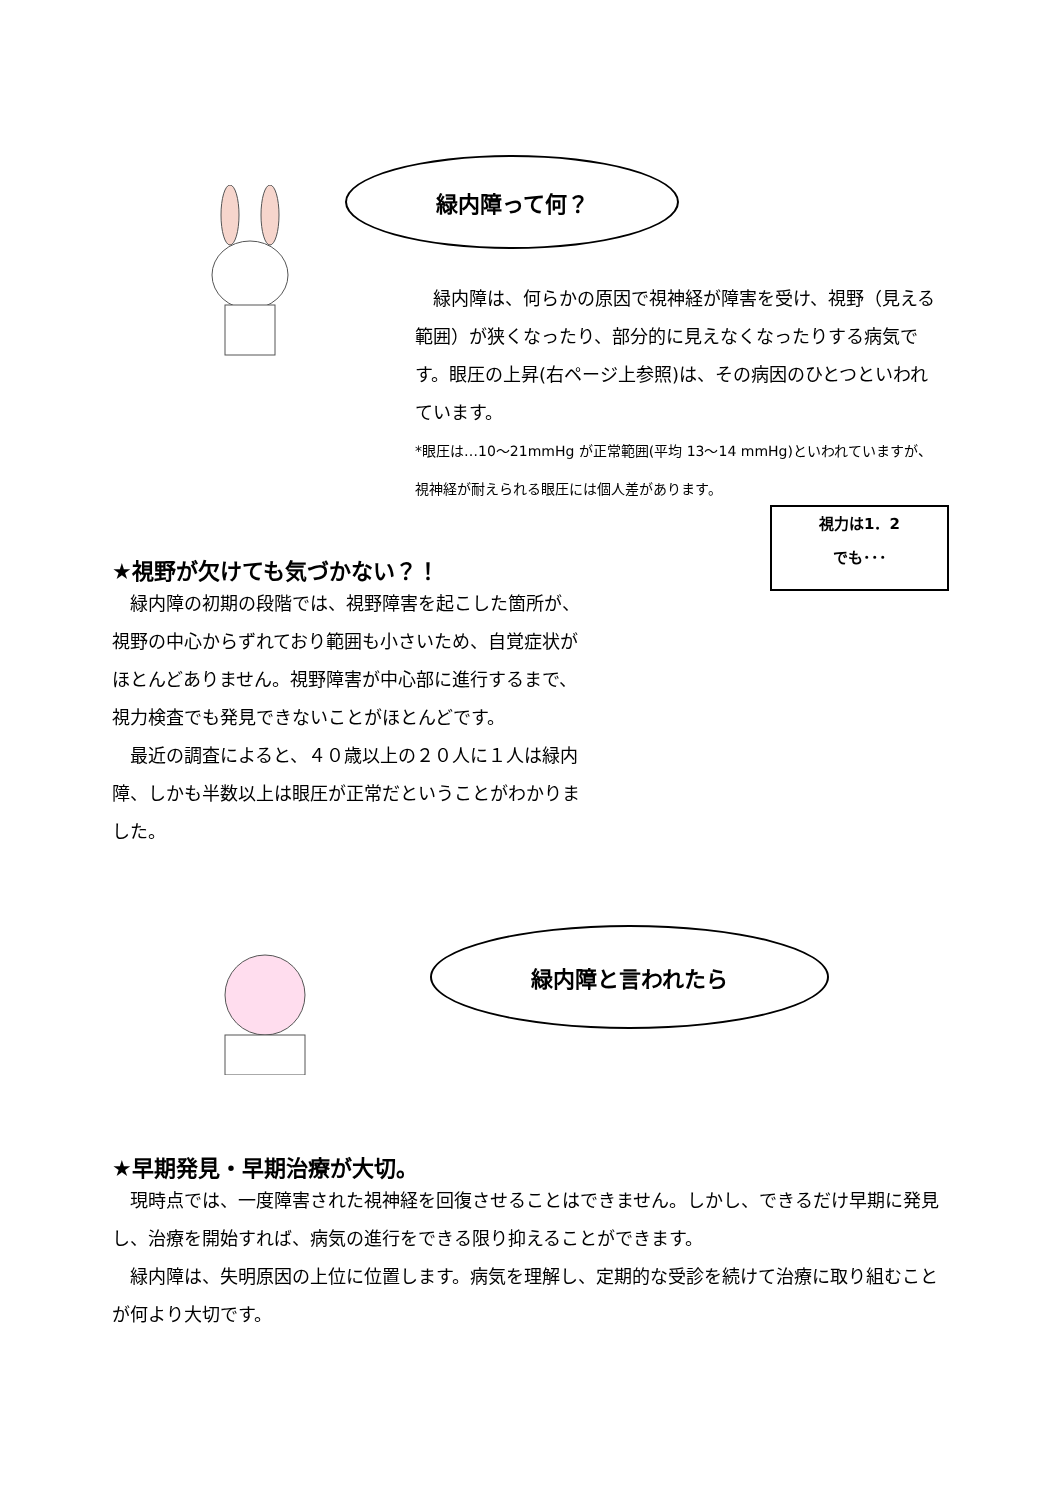緑内障って何？
　緑内障は、何らかの原因で視神経が障害を受け、視野（見える範囲）が狭くなったり、部分的に見えなくなったりする病気です。眼圧の上昇(右ページ上参照)は、その病因のひとつといわれています。
*眼圧は…10～21mmHg が正常範囲(平均 13～14 mmHg)といわれていますが、視神経が耐えられる眼圧には個人差があります。
視力は1．2
でも･･･
★視野が欠けても気づかない？！
　緑内障の初期の段階では、視野障害を起こした箇所が、視野の中心からずれており範囲も小さいため、自覚症状がほとんどありません。視野障害が中心部に進行するまで、視力検査でも発見できないことがほとんどです。
　最近の調査によると、４０歳以上の２０人に１人は緑内障、しかも半数以上は眼圧が正常だということがわかりました。
緑内障と言われたら
★早期発見・早期治療が大切。
　現時点では、一度障害された視神経を回復させることはできません。しかし、できるだけ早期に発見し、治療を開始すれば、病気の進行をできる限り抑えることができます。
　緑内障は、失明原因の上位に位置します。病気を理解し、定期的な受診を続けて治療に取り組むことが何より大切です。